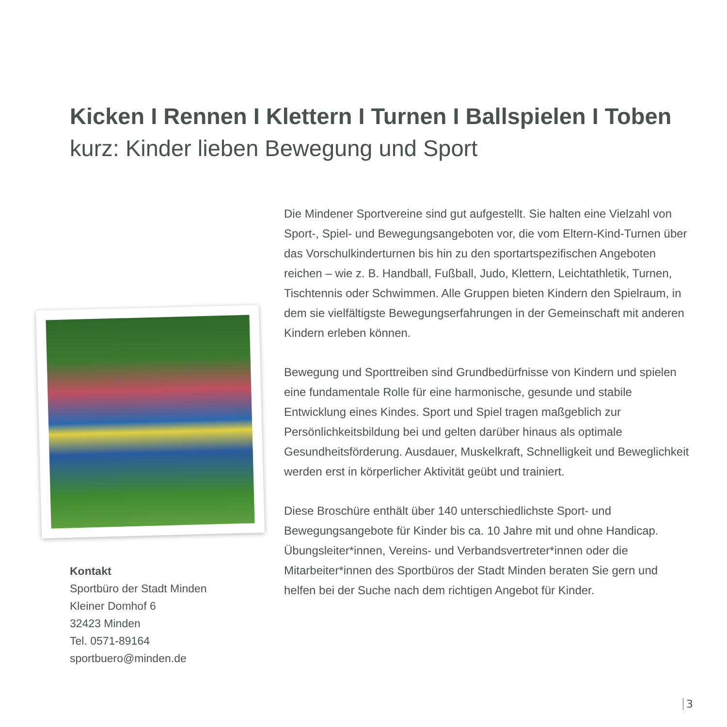Kicken I Rennen I Klettern I Turnen I Ballspielen I Toben
kurz: Kinder lieben Bewegung und Sport
Die Mindener Sportvereine sind gut aufgestellt. Sie halten eine Vielzahl von Sport-, Spiel- und Bewegungsangeboten vor, die vom Eltern-Kind-Turnen über das Vorschulkinderturnen bis hin zu den sportartspezifischen Angeboten reichen – wie z. B. Handball, Fußball, Judo, Klettern, Leichtathletik, Turnen, Tischtennis oder Schwimmen. Alle Gruppen bieten Kindern den Spielraum, in dem sie vielfältigste Bewegungserfahrungen in der Gemeinschaft mit anderen Kindern erleben können.
Bewegung und Sporttreiben sind Grundbedürfnisse von Kindern und spielen eine fundamentale Rolle für eine harmonische, gesunde und stabile Entwicklung eines Kindes. Sport und Spiel tragen maßgeblich zur Persönlichkeitsbildung bei und gelten darüber hinaus als optimale Gesundheitsförderung. Ausdauer, Muskelkraft, Schnelligkeit und Beweglichkeit werden erst in körperlicher Aktivität geübt und trainiert.
Diese Broschüre enthält über 140 unterschiedlichste Sport- und Bewegungsangebote für Kinder bis ca. 10 Jahre mit und ohne Handicap. Übungsleiter*innen, Vereins- und Verbandsvertreter*innen oder die Mitarbeiter*innen des Sportbüros der Stadt Minden beraten Sie gern und helfen bei der Suche nach dem richtigen Angebot für Kinder.
Kontakt
Sportbüro der Stadt Minden
Kleiner Domhof 6
32423 Minden
Tel. 0571-89164
sportbuero@minden.de
3